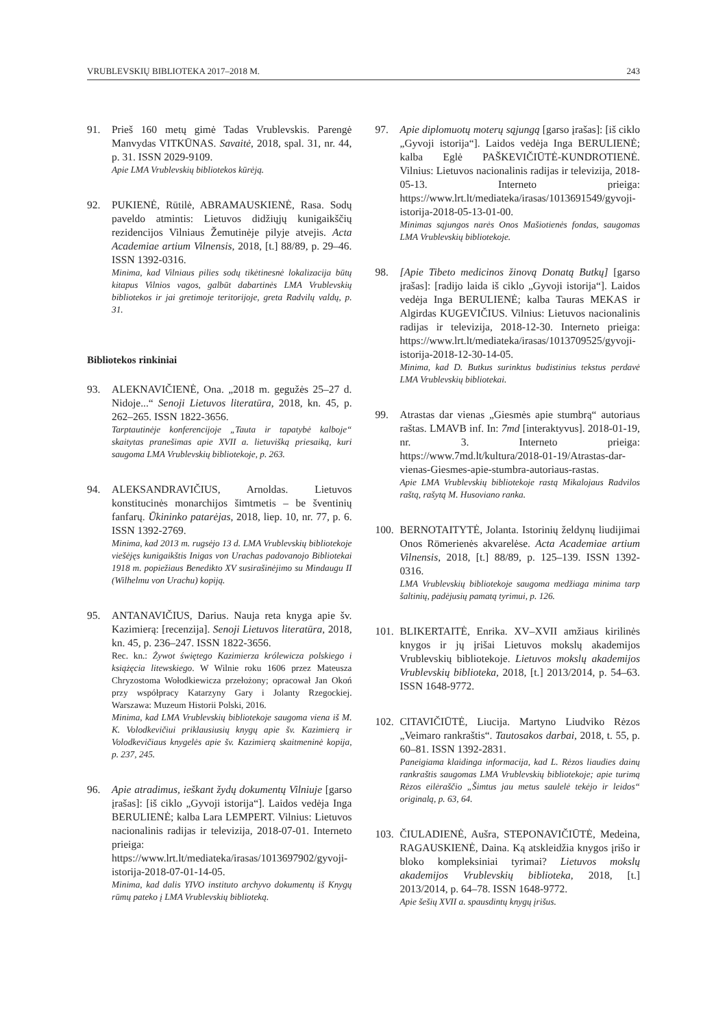VRUBLEVSKIŲ BIBLIOTEKA 2017–2018 M. 243
91. Prieš 160 metų gimė Tadas Vrublevskis. Parengė Manvydas VITKŪNAS. Savaitė, 2018, spal. 31, nr. 44, p. 31. ISSN 2029-9109.
Apie LMA Vrublevskių bibliotekos kūrėją.
92. PUKIENĖ, Rūtilė, ABRAMAUSKIENĖ, Rasa. Sodų paveldo atmintis: Lietuvos didžiųjų kunigaikščių rezidencijos Vilniaus Žemutinėje pilyje atvejis. Acta Academiae artium Vilnensis, 2018, [t.] 88/89, p. 29–46. ISSN 1392-0316.
Minima, kad Vilniaus pilies sodų tikėtinesnė lokalizacija būtų kitapus Vilnios vagos, galbūt dabartinės LMA Vrublevskių bibliotekos ir jai gretimoje teritorijoje, greta Radvilų valdų, p. 31.
Bibliotekos rinkiniai
93. ALEKNAVIČIENĖ, Ona. „2018 m. gegužės 25–27 d. Nidoje...“ Senoji Lietuvos literatūra, 2018, kn. 45, p. 262–265. ISSN 1822-3656.
Tarptautinėje konferencijoje „Tauta ir tapatybė kalboje“ skaitytas pranešimas apie XVII a. lietuvišką priesaiką, kuri saugoma LMA Vrublevskių bibliotekoje, p. 263.
94. ALEKSANDRAVIČIUS, Arnoldas. Lietuvos konstitucinės monarchijos šimtmetis – be šventinių fanfarų. Ūkininko patarėjas, 2018, liep. 10, nr. 77, p. 6. ISSN 1392-2769.
Minima, kad 2013 m. rugsėjo 13 d. LMA Vrublevskių bibliotekoje viešėjęs kunigaikštis Inigas von Urachas padovanojo Bibliotekai 1918 m. popiežiaus Benedikto XV susirašinėjimo su Mindaugu II (Wilhelmu von Urachu) kopiją.
95. ANTANAVIČIUS, Darius. Nauja reta knyga apie šv. Kazimierą: [recenzija]. Senoji Lietuvos literatūra, 2018, kn. 45, p. 236–247. ISSN 1822-3656.
Rec. kn.: Żywot świętego Kazimierza królewicza polskiego i książęcia litewskiego. W Wilnie roku 1606 przez Mateusza Chryzostoma Wołodkiewicza przełożony; opracował Jan Okoń przy współpracy Katarzyny Gary i Jolanty Rzegockiej. Warszawa: Muzeum Historii Polski, 2016.
Minima, kad LMA Vrublevskių bibliotekoje saugoma viena iš M. K. Volodkevičiui priklausiusių knygų apie šv. Kazimierą ir Volodkevičiaus knygelės apie šv. Kazimierą skaitmeninė kopija, p. 237, 245.
96. Apie atradimus, ieškant žydų dokumentų Vilniuje [garso įrašas]: [iš ciklo „Gyvoji istorija“]. Laidos vedėja Inga BERULIENĖ; kalba Lara LEMPERT. Vilnius: Lietuvos nacionalinis radijas ir televizija, 2018-07-01. Interneto prieiga: https://www.lrt.lt/mediateka/irasas/1013697902/gyvoji-istorija-2018-07-01-14-05.
Minima, kad dalis YIVO instituto archyvo dokumentų iš Knygų rūmų pateko į LMA Vrublevskių biblioteką.
97. Apie diplomuotų moterų sąjungą [garso įrašas]: [iš ciklo „Gyvoji istorija“]. Laidos vedėja Inga BERULIENĖ; kalba Eglė PAŠKEVIČIŪTĖ-KUNDROTIENĖ. Vilnius: Lietuvos nacionalinis radijas ir televizija, 2018-05-13. Interneto prieiga: https://www.lrt.lt/mediateka/irasas/1013691549/gyvoji-istorija-2018-05-13-01-00.
Minimas sąjungos narės Onos Mašiotienės fondas, saugomas LMA Vrublevskių bibliotekoje.
98. [Apie Tibeto medicinos žinovą Donatą Butkų] [garso įrašas]: [radijo laida iš ciklo „Gyvoji istorija“]. Laidos vedėja Inga BERULIENĖ; kalba Tauras MEKAS ir Algirdas KUGEVIČIUS. Vilnius: Lietuvos nacionalinis radijas ir televizija, 2018-12-30. Interneto prieiga: https://www.lrt.lt/mediateka/irasas/1013709525/gyvoji-istorija-2018-12-30-14-05.
Minima, kad D. Butkus surinktus budistinius tekstus perdavė LMA Vrublevskių bibliotekai.
99. Atrastas dar vienas „Giesmės apie stumbrą“ autoriaus raštas. LMAVB inf. In: 7md [interaktyvus]. 2018-01-19, nr. 3. Interneto prieiga: https://www.7md.lt/kultura/2018-01-19/Atrastas-dar-vienas-Giesmes-apie-stumbra-autoriaus-rastas.
Apie LMA Vrublevskių bibliotekoje rastą Mikalojaus Radvilos raštą, rašytą M. Husoviano ranka.
100.
BERNOTAITYTĖ, Jolanta. Istorinių želdynų liudijimai Onos Römerienės akvarelėse. Acta Academiae artium Vilnensis, 2018, [t.] 88/89, p. 125–139. ISSN 1392-0316.
LMA Vrublevskių bibliotekoje saugoma medžiaga minima tarp šaltinių, padėjusių pamatą tyrimui, p. 126.
101.
BLIKERTAITĖ, Enrika. XV–XVII amžiaus kirilinės knygos ir jų įrišai Lietuvos mokslų akademijos Vrublevskių bibliotekoje. Lietuvos mokslų akademijos Vrublevskių biblioteka, 2018, [t.] 2013/2014, p. 54–63. ISSN 1648-9772.
102.
CITAVIČIŪTĖ, Liucija. Martyno Liudviko Rėzos „Veimaro rankraštis“. Tautosakos darbai, 2018, t. 55, p. 60–81. ISSN 1392-2831.
Paneigiama klaidinga informacija, kad L. Rėzos liaudies dainų rankraštis saugomas LMA Vrublevskių bibliotekoje; apie turimą Rėzos eilėraščio „Šimtus jau metus saulelė tekėjo ir leidos“ originalą, p. 63, 64.
103.
ČIULADIENĖ, Aušra, STEPONAVIČIŪTĖ, Medeina, RAGAUSKIENĖ, Daina. Ką atskleidžia knygos įrišo ir bloko kompleksiniai tyrimai? Lietuvos mokslų akademijos Vrublevskių biblioteka, 2018, [t.] 2013/2014, p. 64–78. ISSN 1648-9772.
Apie šešių XVII a. spausdintų knygų įrišus.